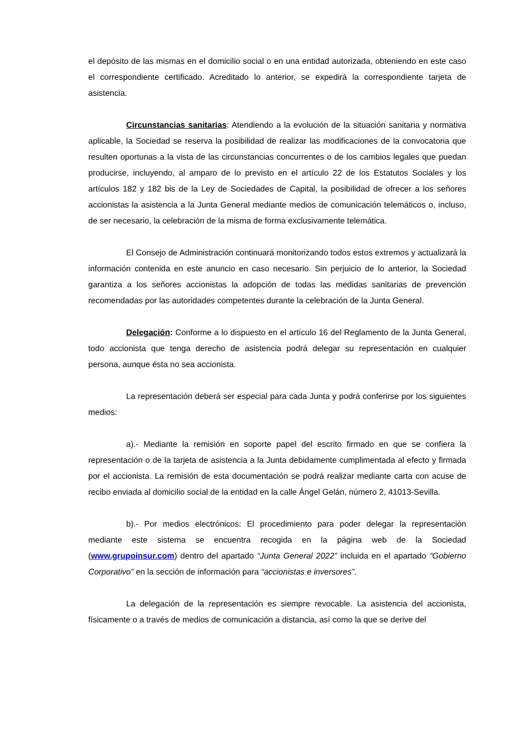el depósito de las mismas en el domicilio social o en una entidad autorizada, obteniendo en este caso el correspondiente certificado. Acreditado lo anterior, se expedirá la correspondiente tarjeta de asistencia.
Circunstancias sanitarias: Atendiendo a la evolución de la situación sanitaria y normativa aplicable, la Sociedad se reserva la posibilidad de realizar las modificaciones de la convocatoria que resulten oportunas a la vista de las circunstancias concurrentes o de los cambios legales que puedan producirse, incluyendo, al amparo de lo previsto en el artículo 22 de los Estatutos Sociales y los artículos 182 y 182 bis de la Ley de Sociedades de Capital, la posibilidad de ofrecer a los señores accionistas la asistencia a la Junta General mediante medios de comunicación telemáticos o, incluso, de ser necesario, la celebración de la misma de forma exclusivamente telemática.
El Consejo de Administración continuará monitorizando todos estos extremos y actualizará la información contenida en este anuncio en caso necesario. Sin perjuicio de lo anterior, la Sociedad garantiza a los señores accionistas la adopción de todas las medidas sanitarias de prevención recomendadas por las autoridades competentes durante la celebración de la Junta General.
Delegación: Conforme a lo dispuesto en el artículo 16 del Reglamento de la Junta General, todo accionista que tenga derecho de asistencia podrá delegar su representación en cualquier persona, aunque ésta no sea accionista.
La representación deberá ser especial para cada Junta y podrá conferirse por los siguientes medios:
a).- Mediante la remisión en soporte papel del escrito firmado en que se confiera la representación o de la tarjeta de asistencia a la Junta debidamente cumplimentada al efecto y firmada por el accionista. La remisión de esta documentación se podrá realizar mediante carta con acuse de recibo enviada al domicilio social de la entidad en la calle Ángel Gelán, número 2, 41013-Sevilla.
b).- Por medios electrónicos: El procedimiento para poder delegar la representación mediante este sistema se encuentra recogida en la página web de la Sociedad (www.grupoinsur.com) dentro del apartado “Junta General 2022” incluida en el apartado “Gobierno Corporativo” en la sección de información para “accionistas e inversores”.
La delegación de la representación es siempre revocable. La asistencia del accionista, físicamente o a través de medios de comunicación a distancia, así como la que se derive del